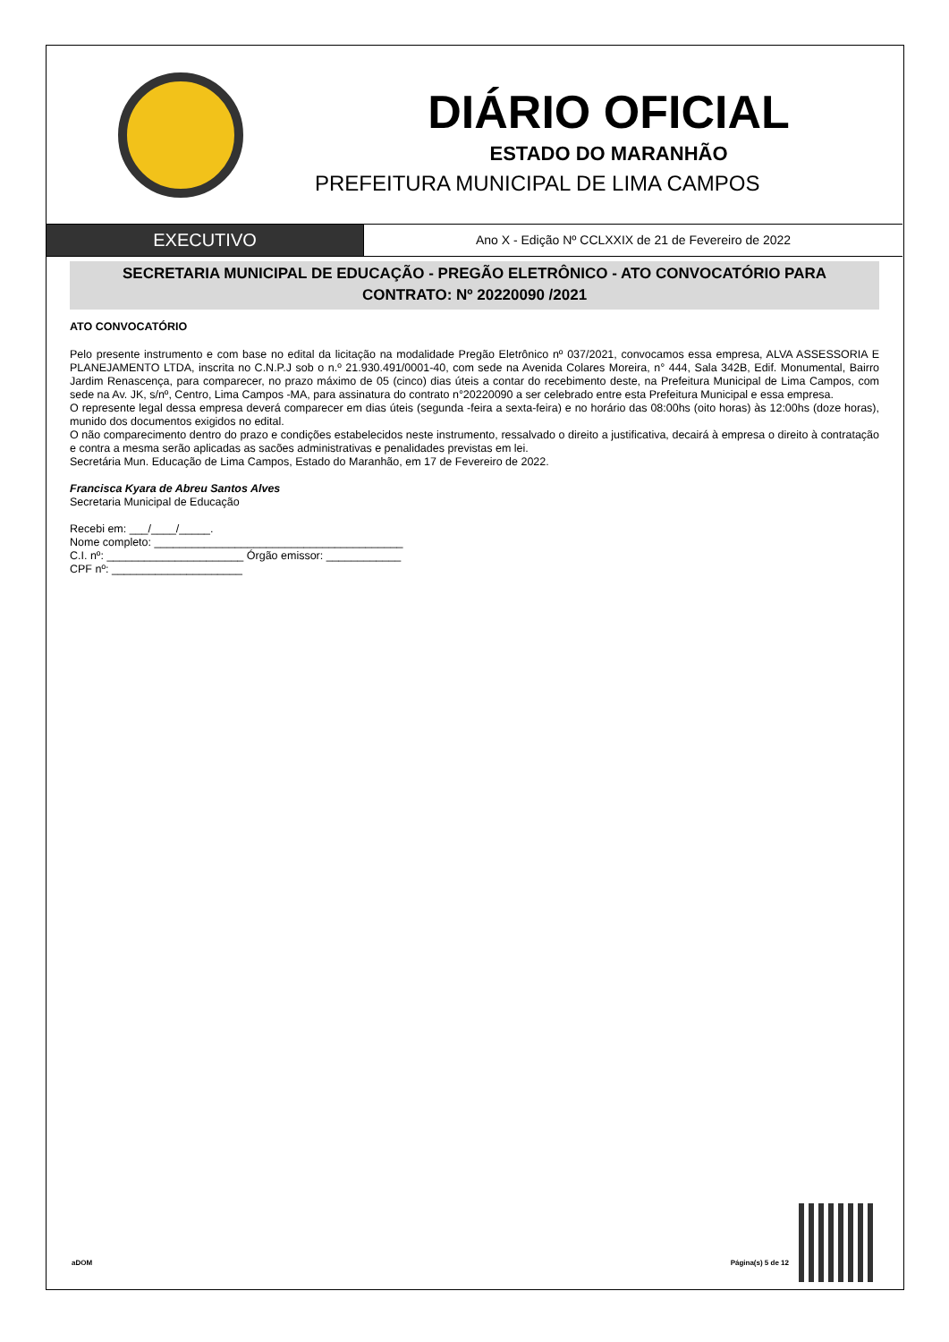DIÁRIO OFICIAL
ESTADO DO MARANHÃO
PREFEITURA MUNICIPAL DE LIMA CAMPOS
EXECUTIVO
Ano X - Edição Nº CCLXXIX de 21 de Fevereiro de 2022
SECRETARIA MUNICIPAL DE EDUCAÇÃO - PREGÃO ELETRÔNICO - ATO CONVOCATÓRIO PARA
CONTRATO: Nº 20220090 /2021
ATO CONVOCATÓRIO
Pelo presente instrumento e com base no edital da licitação na modalidade Pregão Eletrônico nº 037/2021, convocamos essa empresa, ALVA ASSESSORIA E PLANEJAMENTO LTDA, inscrita no C.N.P.J sob o n.º 21.930.491/0001-40, com sede na Avenida Colares Moreira, n° 444, Sala 342B, Edif. Monumental, Bairro Jardim Renascença, para comparecer, no prazo máximo de 05 (cinco) dias úteis a contar do recebimento deste, na Prefeitura Municipal de Lima Campos, com sede na Av. JK, s/nº, Centro, Lima Campos -MA, para assinatura do contrato n°20220090 a ser celebrado entre esta Prefeitura Municipal e essa empresa.
O represente legal dessa empresa deverá comparecer em dias úteis (segunda -feira a sexta-feira) e no horário das 08:00hs (oito horas) às 12:00hs (doze horas), munido dos documentos exigidos no edital.
O não comparecimento dentro do prazo e condições estabelecidos neste instrumento, ressalvado o direito a justificativa, decairá à empresa o direito à contratação e contra a mesma serão aplicadas as sacões administrativas e penalidades previstas em lei.
Secretária Mun. Educação de Lima Campos, Estado do Maranhão, em 17 de Fevereiro de 2022.
Francisca Kyara de Abreu Santos Alves
Secretaria Municipal de Educação
Recebi em: ___/____/_____.
Nome completo: ________________________________________
C.I. nº: ______________________ Órgão emissor: ____________
CPF nº: _____________________
aDOM Página(s) 5 de 12